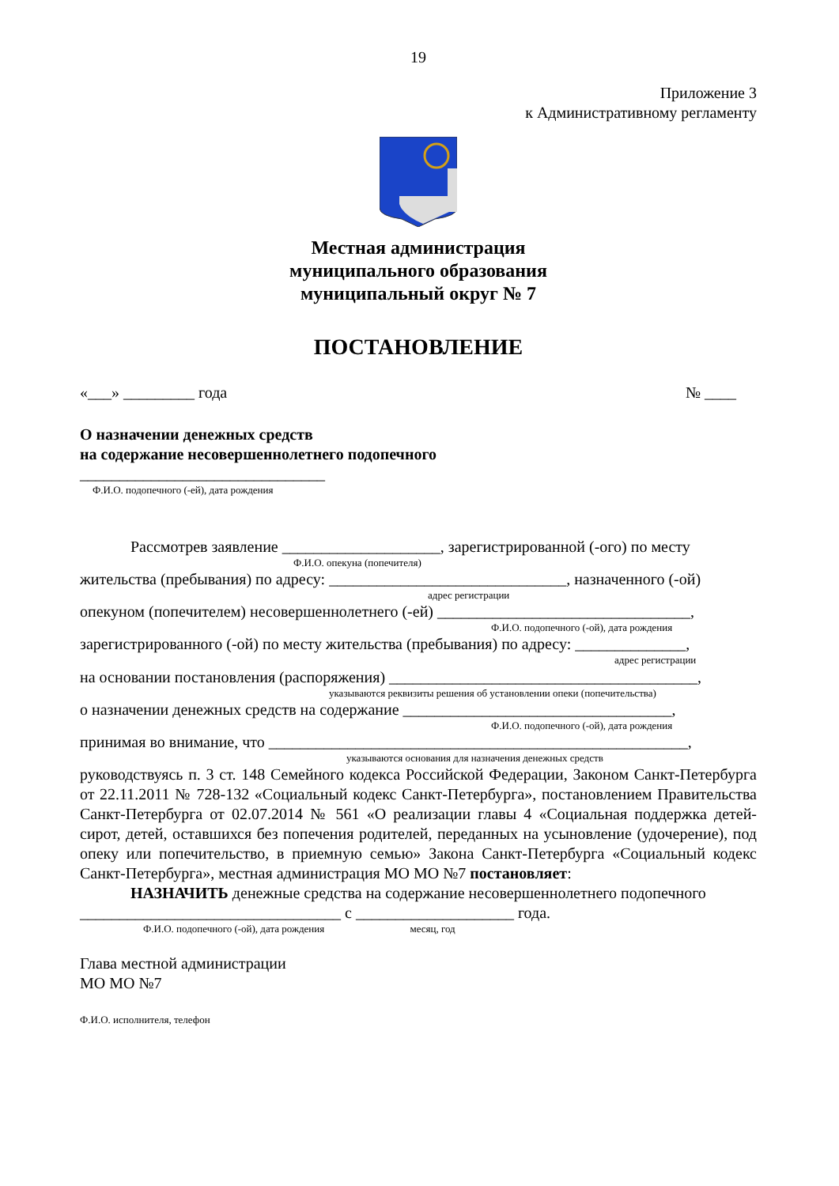19
Приложение 3
к Административному регламенту
Местная администрация
муниципального образования
муниципальный округ № 7
ПОСТАНОВЛЕНИЕ
«___» _________ года № ____
О назначении денежных средств
на содержание несовершеннолетнего подопечного
_______________________________
Ф.И.О. подопечного (-ей), дата рождения
Рассмотрев заявление ____________________, зарегистрированной (-ого) по месту
Ф.И.О. опекуна (попечителя)
жительства (пребывания) по адресу: ______________________________, назначенного (-ой)
адрес регистрации
опекуном (попечителем) несовершеннолетнего (-ей) ________________________________,
Ф.И.О. подопечного (-ой), дата рождения
зарегистрированного (-ой) по месту жительства (пребывания) по адресу: ______________,
адрес регистрации
на основании постановления (распоряжения) _______________________________________,
указываются реквизиты решения об установлении опеки (попечительства)
о назначении денежных средств на содержание __________________________________,
Ф.И.О. подопечного (-ой), дата рождения
принимая во внимание, что _____________________________________________________,
указываются основания для назначения денежных средств
руководствуясь п. 3 ст. 148 Семейного кодекса Российской Федерации, Законом Санкт-Петербурга от 22.11.2011 № 728-132 «Социальный кодекс Санкт-Петербурга», постановлением Правительства Санкт-Петербурга от 02.07.2014 № 561 «О реализации главы 4 «Социальная поддержка детей-сирот, детей, оставшихся без попечения родителей, переданных на усыновление (удочерение), под опеку или попечительство, в приемную семью» Закона Санкт-Петербурга «Социальный кодекс Санкт-Петербурга», местная администрация МО МО №7 постановляет:
НАЗНАЧИТЬ денежные средства на содержание несовершеннолетнего подопечного
_________________________________ с ____________________ года.
Ф.И.О. подопечного (-ой), дата рождения месяц, год
Глава местной администрации
МО МО №7
Ф.И.О. исполнителя, телефон